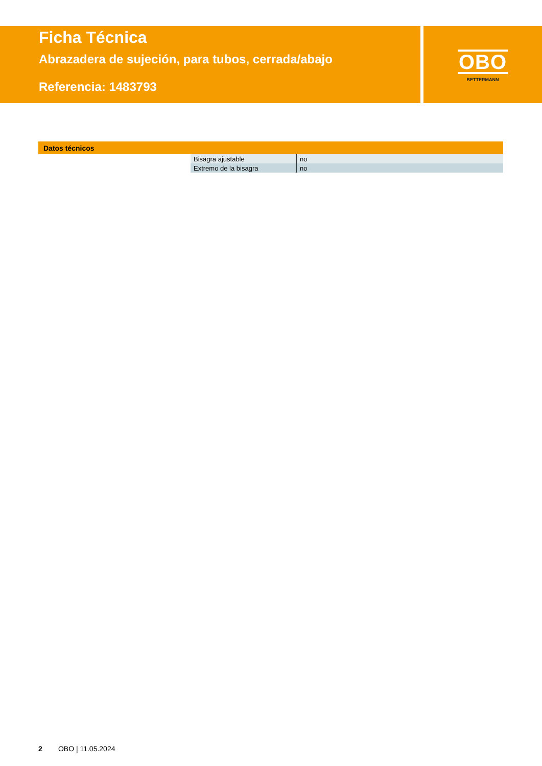Ficha Técnica
Abrazadera de sujeción, para tubos, cerrada/abajo
Referencia: 1483793
OBO
BETTERMANN
Datos técnicos
| Bisagra ajustable | no |
| Extremo de la bisagra | no |
2 OBO | 11.05.2024